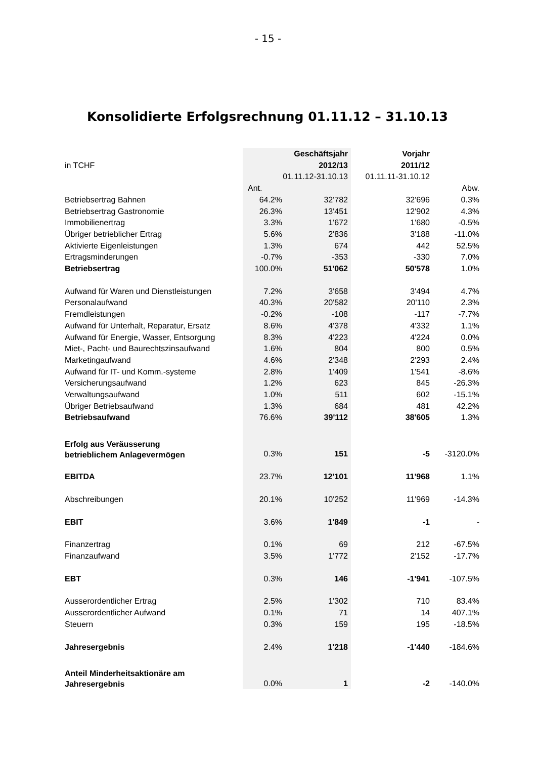- 15 -
Konsolidierte Erfolgsrechnung 01.11.12 – 31.10.13
| | | Geschäftsjahr | Vorjahr | |
| in TCHF | | 2012/13 | 2011/12 | |
| | | 01.11.12-31.10.13 | 01.11.11-31.10.12 | |
| | Ant. | | | Abw. |
| Betriebsertrag Bahnen | 64.2% | 32'782 | 32'696 | 0.3% |
| Betriebsertrag Gastronomie | 26.3% | 13'451 | 12'902 | 4.3% |
| Immobilienertrag | 3.3% | 1'672 | 1'680 | -0.5% |
| Übriger betrieblicher Ertrag | 5.6% | 2'836 | 3'188 | -11.0% |
| Aktivierte Eigenleistungen | 1.3% | 674 | 442 | 52.5% |
| Ertragsminderungen | -0.7% | -353 | -330 | 7.0% |
| Betriebsertrag | 100.0% | 51'062 | 50'578 | 1.0% |
| Aufwand für Waren und Dienstleistungen | 7.2% | 3'658 | 3'494 | 4.7% |
| Personalaufwand | 40.3% | 20'582 | 20'110 | 2.3% |
| Fremdleistungen | -0.2% | -108 | -117 | -7.7% |
| Aufwand für Unterhalt, Reparatur, Ersatz | 8.6% | 4'378 | 4'332 | 1.1% |
| Aufwand für Energie, Wasser, Entsorgung | 8.3% | 4'223 | 4'224 | 0.0% |
| Miet-, Pacht- und Baurechtszinsaufwand | 1.6% | 804 | 800 | 0.5% |
| Marketingaufwand | 4.6% | 2'348 | 2'293 | 2.4% |
| Aufwand für IT- und Komm.-systeme | 2.8% | 1'409 | 1'541 | -8.6% |
| Versicherungsaufwand | 1.2% | 623 | 845 | -26.3% |
| Verwaltungsaufwand | 1.0% | 511 | 602 | -15.1% |
| Übriger Betriebsaufwand | 1.3% | 684 | 481 | 42.2% |
| Betriebsaufwand | 76.6% | 39'112 | 38'605 | 1.3% |
| Erfolg aus Veräusserung betrieblichem Anlagevermögen | 0.3% | 151 | -5 | -3120.0% |
| EBITDA | 23.7% | 12'101 | 11'968 | 1.1% |
| Abschreibungen | 20.1% | 10'252 | 11'969 | -14.3% |
| EBIT | 3.6% | 1'849 | -1 | - |
| Finanzertrag | 0.1% | 69 | 212 | -67.5% |
| Finanzaufwand | 3.5% | 1'772 | 2'152 | -17.7% |
| EBT | 0.3% | 146 | -1'941 | -107.5% |
| Ausserordentlicher Ertrag | 2.5% | 1'302 | 710 | 83.4% |
| Ausserordentlicher Aufwand | 0.1% | 71 | 14 | 407.1% |
| Steuern | 0.3% | 159 | 195 | -18.5% |
| Jahresergebnis | 2.4% | 1'218 | -1'440 | -184.6% |
| Anteil Minderheitsaktionäre am Jahresergebnis | 0.0% | 1 | -2 | -140.0% |